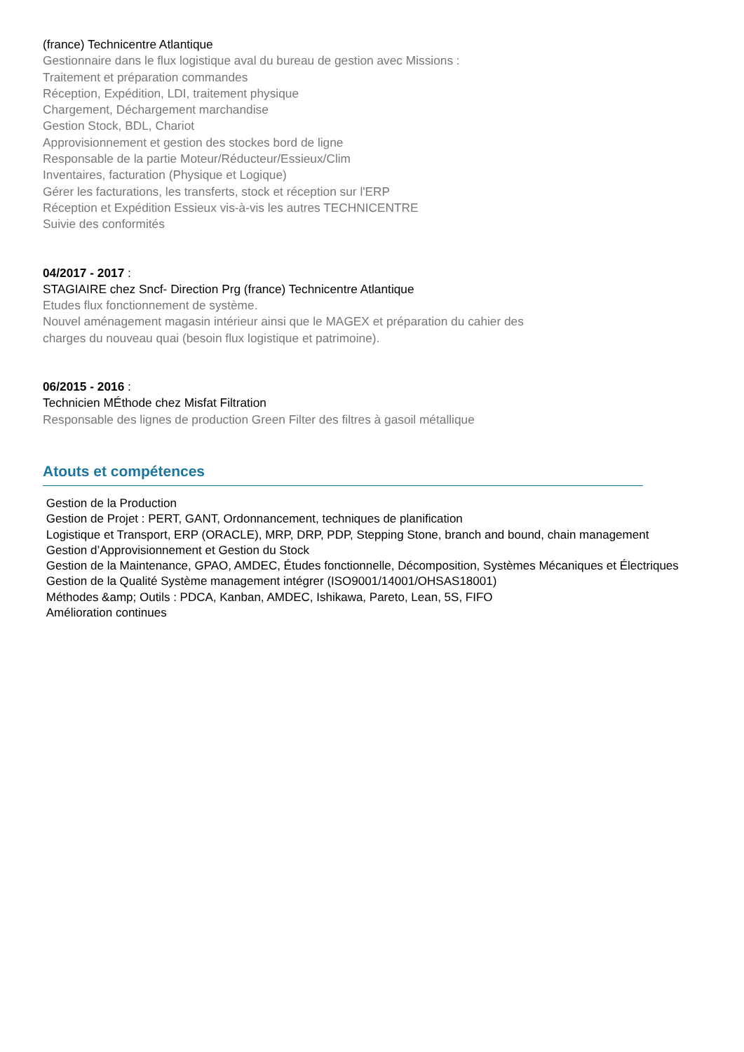(france) Technicentre Atlantique
Gestionnaire dans le flux logistique aval du bureau de gestion avec Missions :
Traitement et préparation commandes
Réception, Expédition, LDI, traitement physique
Chargement, Déchargement marchandise
Gestion Stock, BDL, Chariot
Approvisionnement et gestion des stockes bord de ligne
Responsable de la partie Moteur/Réducteur/Essieux/Clim
Inventaires, facturation (Physique et Logique)
Gérer les facturations, les transferts, stock et réception sur l'ERP
Réception et Expédition Essieux vis-à-vis les autres TECHNICENTRE
Suivie des conformités
04/2017 - 2017 :
STAGIAIRE chez Sncf- Direction Prg (france) Technicentre Atlantique
Etudes flux fonctionnement de système.
Nouvel aménagement magasin intérieur ainsi que le MAGEX et préparation du cahier des
charges du nouveau quai (besoin flux logistique et patrimoine).
06/2015 - 2016 :
Technicien MÉthode chez Misfat Filtration
Responsable des lignes de production Green Filter des filtres à gasoil métallique
Atouts et compétences
Gestion de la Production
Gestion de Projet : PERT, GANT, Ordonnancement, techniques de planification
Logistique et Transport, ERP (ORACLE), MRP, DRP, PDP, Stepping Stone, branch and bound, chain management
Gestion d’Approvisionnement et Gestion du Stock
Gestion de la Maintenance, GPAO, AMDEC, Études fonctionnelle, Décomposition, Systèmes Mécaniques et Électriques
Gestion de la Qualité Système management intégrer (ISO9001/14001/OHSAS18001)
Méthodes &amp; Outils : PDCA, Kanban, AMDEC, Ishikawa, Pareto, Lean, 5S, FIFO
Amélioration continues